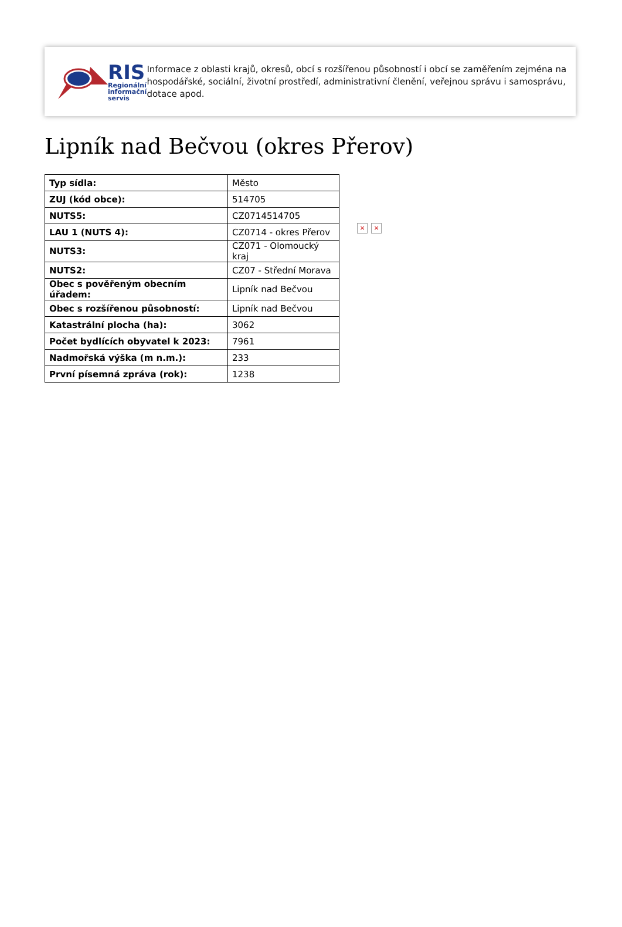RIS
Regionální
informační
servis
Informace z oblasti krajů, okresů, obcí s rozšířenou působností i obcí se zaměřením zejména na hospodářské, sociální, životní prostředí, administrativní členění, veřejnou správu i samosprávu, dotace apod.
Lipník nad Bečvou (okres Přerov)
| Typ sídla: | Město |
| ZUJ (kód obce): | 514705 |
| NUTS5: | CZ0714514705 |
| LAU 1 (NUTS 4): | CZ0714 - okres Přerov |
| NUTS3: | CZ071 - Olomoucký kraj |
| NUTS2: | CZ07 - Střední Morava |
| Obec s pověřeným obecním úřadem: | Lipník nad Bečvou |
| Obec s rozšířenou působností: | Lipník nad Bečvou |
| Katastrální plocha (ha): | 3062 |
| Počet bydlících obyvatel k 2023: | 7961 |
| Nadmořská výška (m n.m.): | 233 |
| První písemná zpráva (rok): | 1238 |
× ×